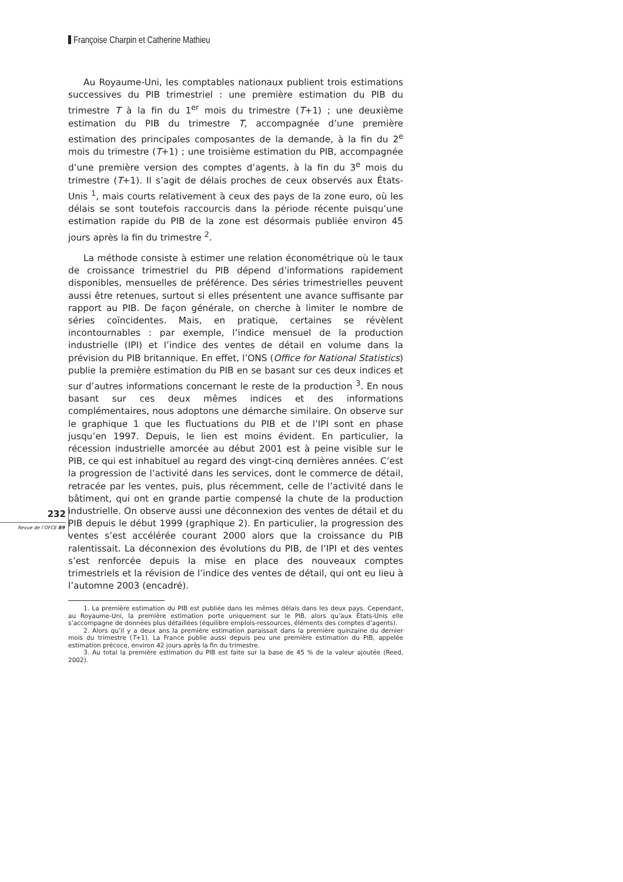Françoise Charpin et Catherine Mathieu
Au Royaume-Uni, les comptables nationaux publient trois estimations successives du PIB trimestriel : une première estimation du PIB du trimestre T à la fin du 1<sup>er</sup> mois du trimestre (T+1) ; une deuxième estimation du PIB du trimestre T, accompagnée d’une première estimation des principales composantes de la demande, à la fin du 2<sup>e</sup> mois du trimestre (T+1) ; une troisième estimation du PIB, accompagnée d’une première version des comptes d’agents, à la fin du 3<sup>e</sup> mois du trimestre (T+1). Il s’agit de délais proches de ceux observés aux États-Unis <sup>1</sup>, mais courts relativement à ceux des pays de la zone euro, où les délais se sont toutefois raccourcis dans la période récente puisqu’une estimation rapide du PIB de la zone est désormais publiée environ 45 jours après la fin du trimestre <sup>2</sup>.
La méthode consiste à estimer une relation économétrique où le taux de croissance trimestriel du PIB dépend d’informations rapidement disponibles, mensuelles de préférence. Des séries trimestrielles peuvent aussi être retenues, surtout si elles présentent une avance suffisante par rapport au PIB. De façon générale, on cherche à limiter le nombre de séries coïncidentes. Mais, en pratique, certaines se révèlent incontournables : par exemple, l’indice mensuel de la production industrielle (IPI) et l’indice des ventes de détail en volume dans la prévision du PIB britannique. En effet, l’ONS (Office for National Statistics) publie la première estimation du PIB en se basant sur ces deux indices et sur d’autres informations concernant le reste de la production <sup>3</sup>. En nous basant sur ces deux mêmes indices et des informations complémentaires, nous adoptons une démarche similaire. On observe sur le graphique 1 que les fluctuations du PIB et de l’IPI sont en phase jusqu’en 1997. Depuis, le lien est moins évident. En particulier, la récession industrielle amorcée au début 2001 est à peine visible sur le PIB, ce qui est inhabituel au regard des vingt-cinq dernières années. C’est la progression de l’activité dans les services, dont le commerce de détail, retracée par les ventes, puis, plus récemment, celle de l’activité dans le bâtiment, qui ont en grande partie compensé la chute de la production industrielle. On observe aussi une déconnexion des ventes de détail et du PIB depuis le début 1999 (graphique 2). En particulier, la progression des ventes s’est accélérée courant 2000 alors que la croissance du PIB ralentissait. La déconnexion des évolutions du PIB, de l’IPI et des ventes s’est renforcée depuis la mise en place des nouveaux comptes trimestriels et la révision de l’indice des ventes de détail, qui ont eu lieu à l’automne 2003 (encadré).
1. La première estimation du PIB est publiée dans les mêmes délais dans les deux pays. Cependant, au Royaume-Uni, la première estimation porte uniquement sur le PIB, alors qu’aux États-Unis elle s’accompagne de données plus détaillées (équilibre emplois-ressources, éléments des comptes d’agents).
2. Alors qu’il y a deux ans la première estimation paraissait dans la première quinzaine du dernier mois du trimestre (T+1). La France publie aussi depuis peu une première estimation du PIB, appelée estimation précoce, environ 42 jours après la fin du trimestre.
3. Au total la première estimation du PIB est faite sur la base de 45 % de la valeur ajoutée (Reed, 2002).
232
Revue de l’OFCE 89